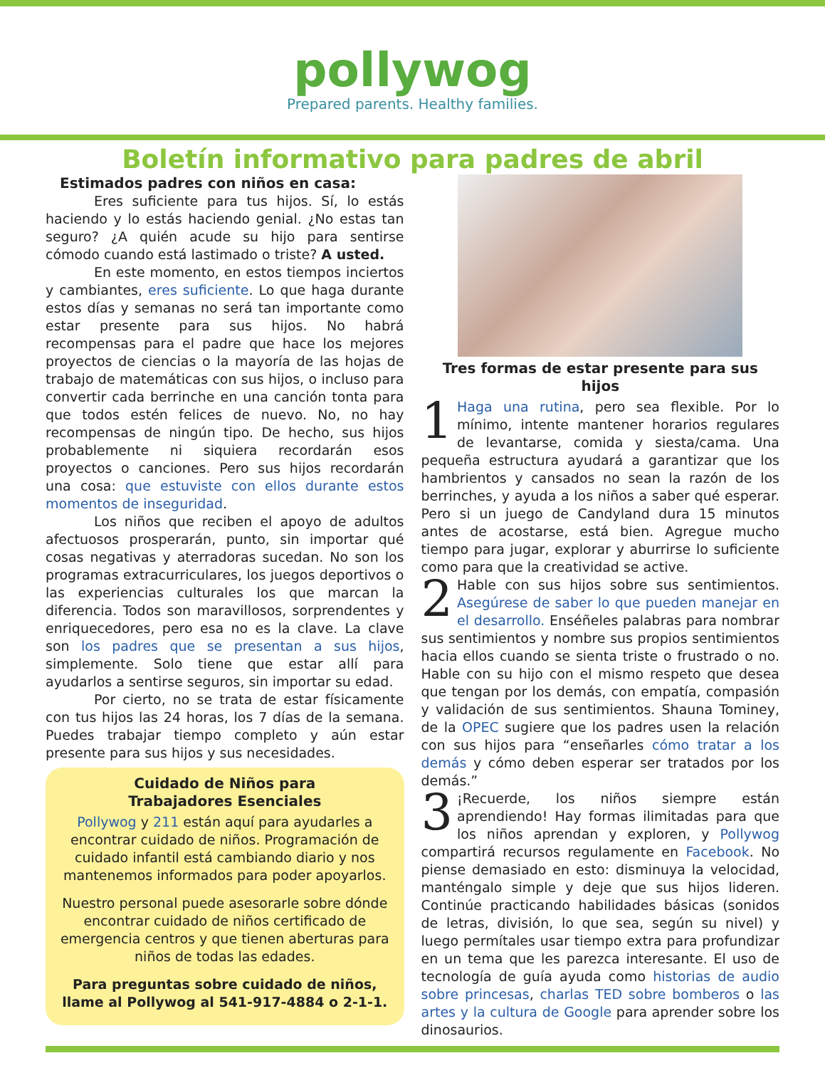pollywog
Prepared parents. Healthy families.
Boletín informativo para padres de abril
Estimados padres con niños en casa:
Eres suficiente para tus hijos. Sí, lo estás haciendo y lo estás haciendo genial. ¿No estas tan seguro? ¿A quién acude su hijo para sentirse cómodo cuando está lastimado o triste? A usted.
En este momento, en estos tiempos inciertos y cambiantes, eres suficiente. Lo que haga durante estos días y semanas no será tan importante como estar presente para sus hijos. No habrá recompensas para el padre que hace los mejores proyectos de ciencias o la mayoría de las hojas de trabajo de matemáticas con sus hijos, o incluso para convertir cada berrinche en una canción tonta para que todos estén felices de nuevo. No, no hay recompensas de ningún tipo. De hecho, sus hijos probablemente ni siquiera recordarán esos proyectos o canciones. Pero sus hijos recordarán una cosa: que estuviste con ellos durante estos momentos de inseguridad.
Los niños que reciben el apoyo de adultos afectuosos prosperarán, punto, sin importar qué cosas negativas y aterradoras sucedan. No son los programas extracurriculares, los juegos deportivos o las experiencias culturales los que marcan la diferencia. Todos son maravillosos, sorprendentes y enriquecedores, pero esa no es la clave. La clave son los padres que se presentan a sus hijos, simplemente. Solo tiene que estar allí para ayudarlos a sentirse seguros, sin importar su edad.
Por cierto, no se trata de estar físicamente con tus hijos las 24 horas, los 7 días de la semana. Puedes trabajar tiempo completo y aún estar presente para sus hijos y sus necesidades.
Cuidado de Niños para
Trabajadores Esenciales
Pollywog y 211 están aquí para ayudarles a encontrar cuidado de niños. Programación de cuidado infantil está cambiando diario y nos mantenemos informados para poder apoyarlos.
Nuestro personal puede asesorarle sobre dónde encontrar cuidado de niños certificado de emergencia centros y que tienen aberturas para niños de todas las edades.
Para preguntas sobre cuidado de niños, llame al Pollywog al 541-917-4884 o 2-1-1.
Tres formas de estar presente para sus hijos
1 Haga una rutina, pero sea flexible. Por lo mínimo, intente mantener horarios regulares de levantarse, comida y siesta/cama. Una pequeña estructura ayudará a garantizar que los hambrientos y cansados no sean la razón de los berrinches, y ayuda a los niños a saber qué esperar. Pero si un juego de Candyland dura 15 minutos antes de acostarse, está bien. Agregue mucho tiempo para jugar, explorar y aburrirse lo suficiente como para que la creatividad se active.
2 Hable con sus hijos sobre sus sentimientos. Asegúrese de saber lo que pueden manejar en el desarrollo. Enséñeles palabras para nombrar sus sentimientos y nombre sus propios sentimientos hacia ellos cuando se sienta triste o frustrado o no. Hable con su hijo con el mismo respeto que desea que tengan por los demás, con empatía, compasión y validación de sus sentimientos. Shauna Tominey, de la OPEC sugiere que los padres usen la relación con sus hijos para “enseñarles cómo tratar a los demás y cómo deben esperar ser tratados por los demás.”
3 ¡Recuerde, los niños siempre están aprendiendo! Hay formas ilimitadas para que los niños aprendan y exploren, y Pollywog compartirá recursos regulamente en Facebook. No piense demasiado en esto: disminuya la velocidad, manténgalo simple y deje que sus hijos lideren. Continúe practicando habilidades básicas (sonidos de letras, división, lo que sea, según su nivel) y luego permítales usar tiempo extra para profundizar en un tema que les parezca interesante. El uso de tecnología de guía ayuda como historias de audio sobre princesas, charlas TED sobre bomberos o las artes y la cultura de Google para aprender sobre los dinosaurios.